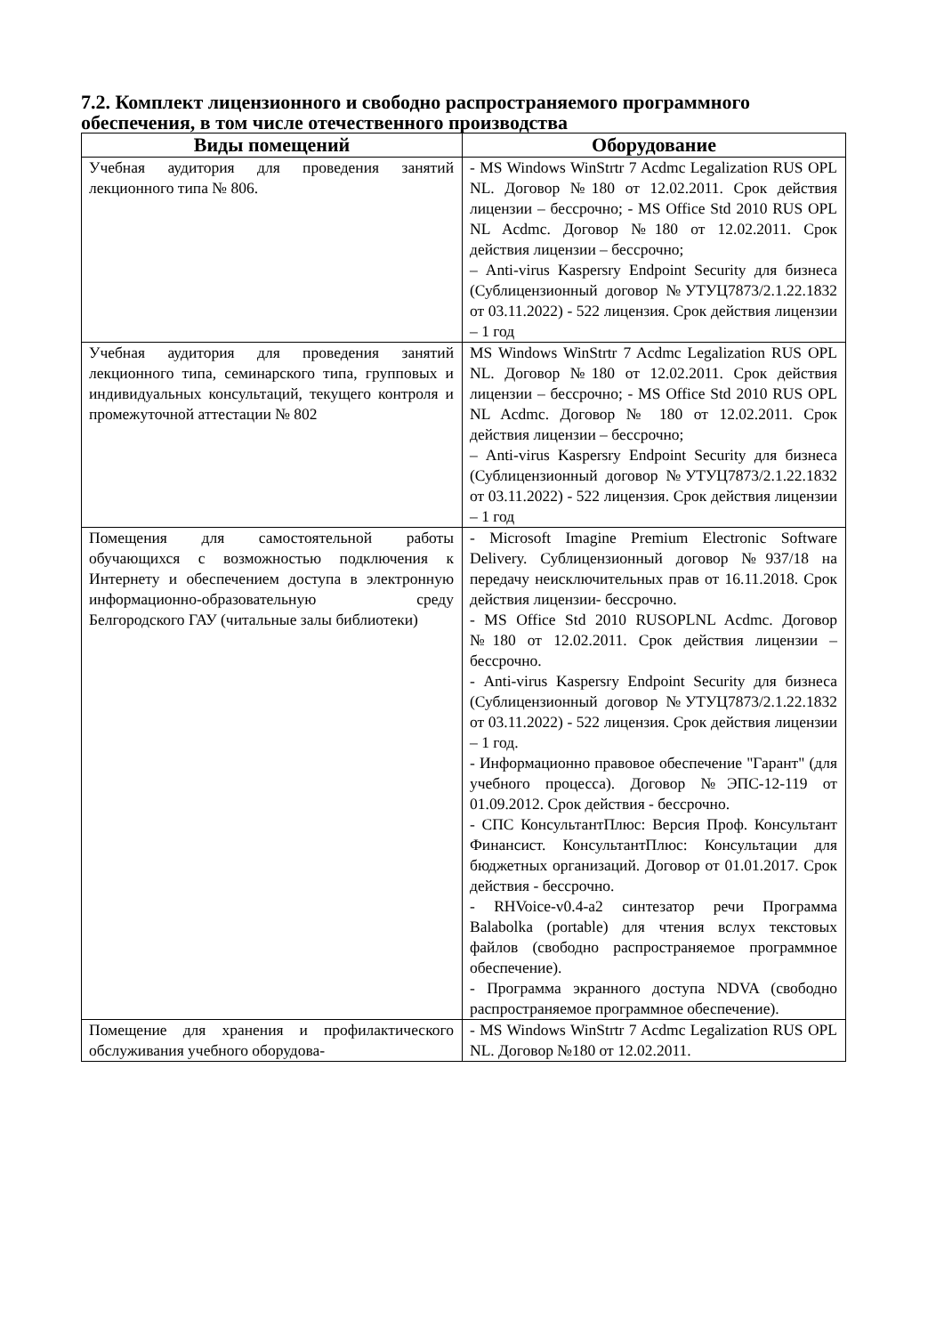7.2. Комплект лицензионного и свободно распространяемого программного обеспечения, в том числе отечественного производства
| Виды помещений | Оборудование |
| --- | --- |
| Учебная аудитория для проведения занятий лекционного типа № 806. | - MS Windows WinStrtr 7 Acdmc Legalization RUS OPL NL. Договор №180 от 12.02.2011. Срок действия лицензии – бессрочно; - MS Office Std 2010 RUS OPL NL Acdmc. Договор №180 от 12.02.2011. Срок действия лицензии – бессрочно; – Anti-virus Kaspersry Endpoint Security для бизнеса (Сублицензионный договор №УТУЦ7873/2.1.22.1832 от 03.11.2022) - 522 лицензия. Срок действия лицензии – 1 год |
| Учебная аудитория для проведения занятий лекционного типа, семинарского типа, групповых и индивидуальных консультаций, текущего контроля и промежуточной аттестации № 802 | MS Windows WinStrtr 7 Acdmc Legalization RUS OPL NL. Договор №180 от 12.02.2011. Срок действия лицензии – бессрочно; - MS Office Std 2010 RUS OPL NL Acdmc. Договор № 180 от 12.02.2011. Срок действия лицензии – бессрочно; – Anti-virus Kaspersry Endpoint Security для бизнеса (Сублицензионный договор №УТУЦ7873/2.1.22.1832 от 03.11.2022) - 522 лицензия. Срок действия лицензии – 1 год |
| Помещения для самостоятельной работы обучающихся с возможностью подключения к Интернету и обеспечением доступа в электронную информационно-образовательную среду Белгородского ГАУ (читальные залы библиотеки) | - Microsoft Imagine Premium Electronic Software Delivery. Сублицензионный договор №937/18 на передачу неисключительных прав от 16.11.2018. Срок действия лицензии- бессрочно. - MS Office Std 2010 RUSOPLNL Acdmc. Договор №180 от 12.02.2011. Срок действия лицензии – бессрочно. - Anti-virus Kaspersry Endpoint Security для бизнеса (Сублицензионный договор №УТУЦ7873/2.1.22.1832 от 03.11.2022) - 522 лицензия. Срок действия лицензии – 1 год. - Информационно правовое обеспечение "Гарант" (для учебного процесса). Договор №ЭПС-12-119 от 01.09.2012. Срок действия - бессрочно. - СПС КонсультантПлюс: Версия Проф. Консультант Финансист. КонсультантПлюс: Консультации для бюджетных организаций. Договор от 01.01.2017. Срок действия - бессрочно. - RHVoice-v0.4-a2 синтезатор речи Программа Balabolka (portable) для чтения вслух текстовых файлов (свободно распространяемое программное обеспечение). - Программа экранного доступа NDVA (свободно распространяемое программное обеспечение). |
| Помещение для хранения и профилактического обслуживания учебного оборудова- | - MS Windows WinStrtr 7 Acdmc Legalization RUS OPL NL. Договор №180 от 12.02.2011. |